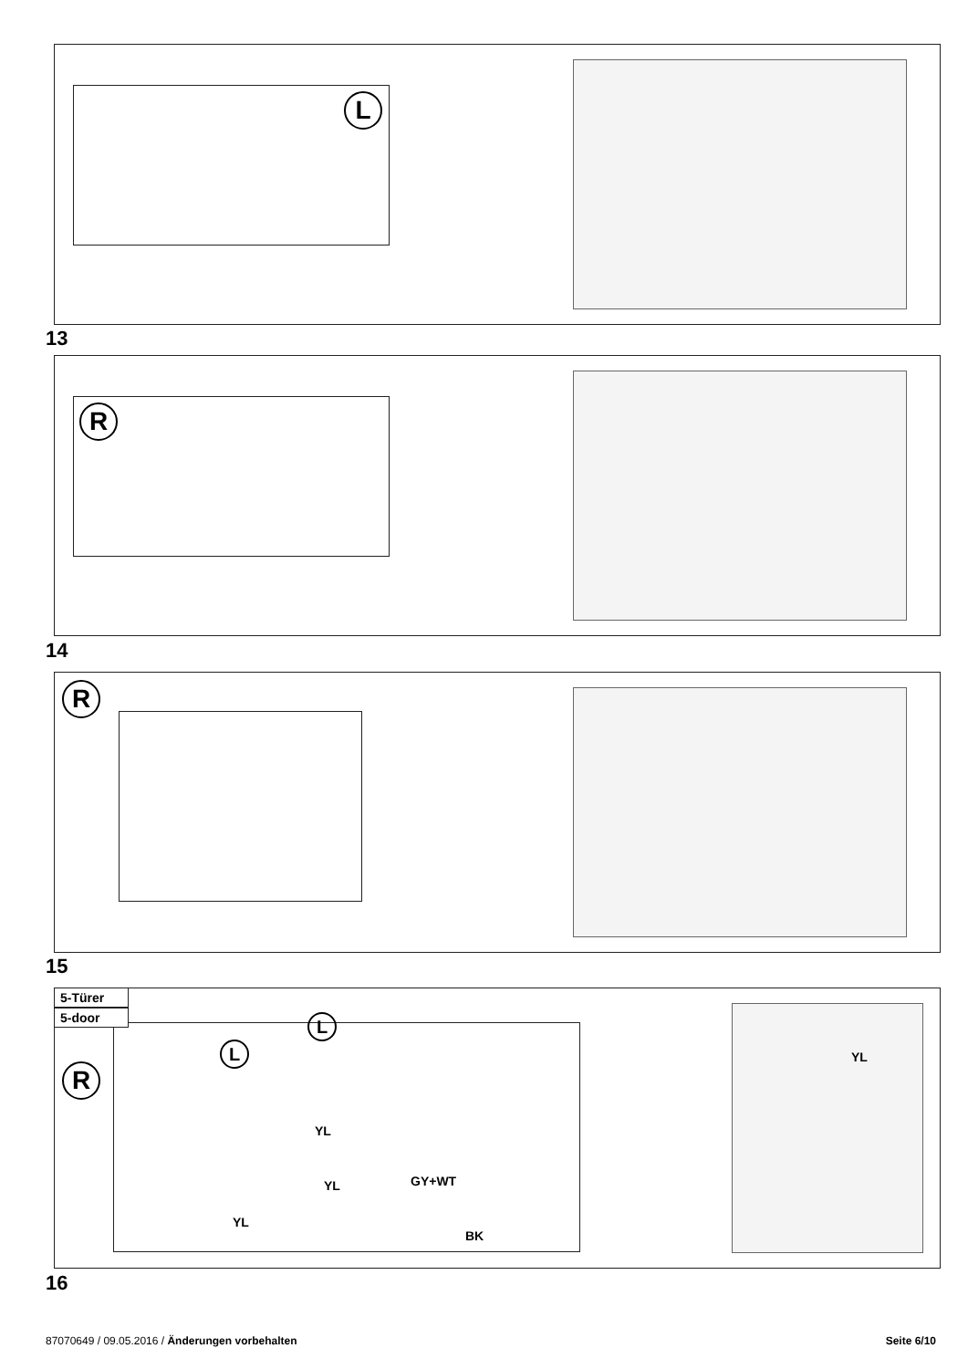L
13
R
14
R
15
R
L
L
YL
YL
YL GY+WT
BK
YL
5-Türer
5-door
16
87070649 / 09.05.2016 / Änderungen vorbehalten
Seite 6/10